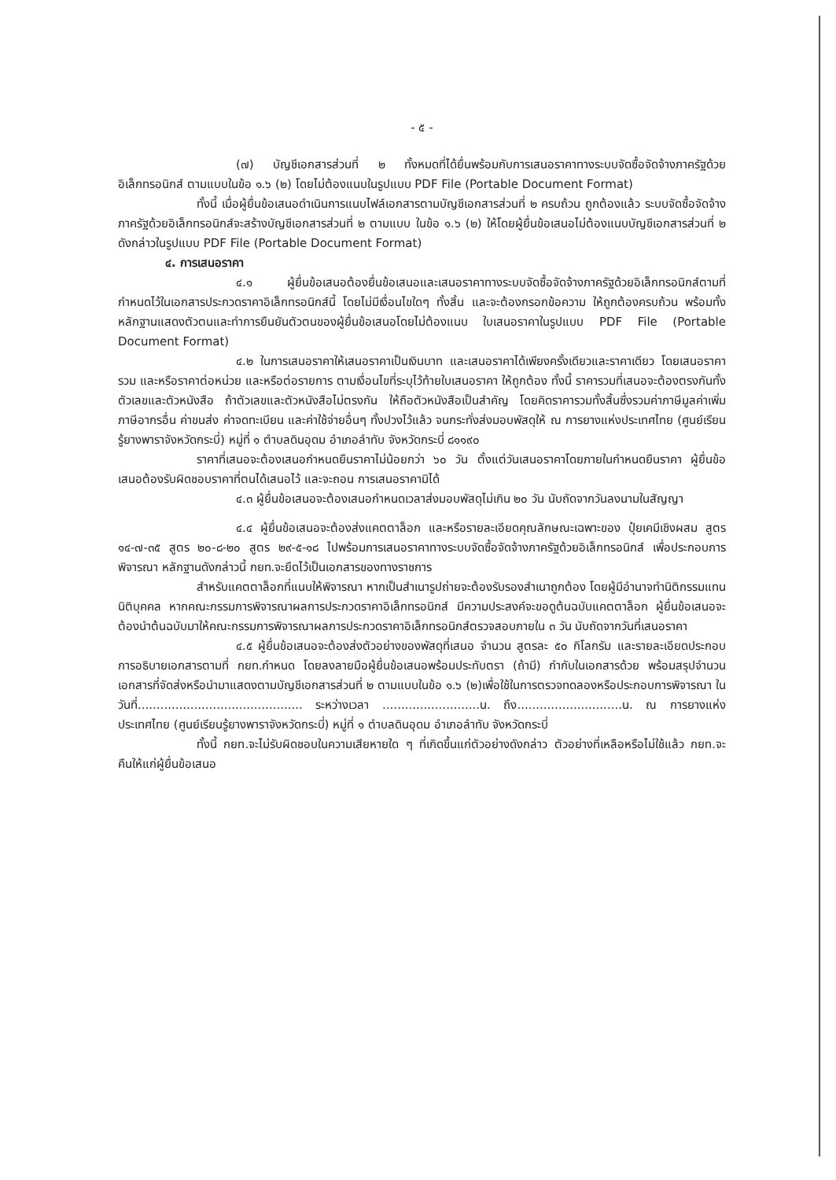- ๕ -
(๗) บัญชีเอกสารส่วนที่ ๒ ทั้งหมดที่ได้ยื่นพร้อมกับการเสนอราคาทางระบบจัดซื้อจัดจ้างภาครัฐด้วยอิเล็กทรอนิกส์ ตามแบบในข้อ ๑.๖ (๒) โดยไม่ต้องแนบในรูปแบบ PDF File (Portable Document Format)
ทั้งนี้ เมื่อผู้ยื่นข้อเสนอดำเนินการแนบไฟล์เอกสารตามบัญชีเอกสารส่วนที่ ๒ ครบถ้วน ถูกต้องแล้ว ระบบจัดซื้อจัดจ้างภาครัฐด้วยอิเล็กทรอนิกส์จะสร้างบัญชีเอกสารส่วนที่ ๒ ตามแบบ ในข้อ ๑.๖ (๒) ให้โดยผู้ยื่นข้อเสนอไม่ต้องแนบบัญชีเอกสารส่วนที่ ๒ ดังกล่าวในรูปแบบ PDF File (Portable Document Format)
๔. การเสนอราคา
๔.๑ ผู้ยื่นข้อเสนอต้องยื่นข้อเสนอและเสนอราคาทางระบบจัดซื้อจัดจ้างภาครัฐด้วยอิเล็กทรอนิกส์ตามที่กำหนดไว้ในเอกสารประกวดราคาอิเล็กทรอนิกส์นี้ โดยไม่มีเงื่อนไขใดๆ ทั้งสิ้น และจะต้องกรอกข้อความ ให้ถูกต้องครบถ้วน พร้อมทั้งหลักฐานแสดงตัวตนและทำการยืนยันตัวตนของผู้ยื่นข้อเสนอโดยไม่ต้องแนบ ใบเสนอราคาในรูปแบบ PDF File (Portable Document Format)
๔.๒ ในการเสนอราคาให้เสนอราคาเป็นเงินบาท และเสนอราคาได้เพียงครั้งเดียวและราคาเดียว โดยเสนอราคารวม และหรือราคาต่อหน่วย และหรือต่อรายการ ตามเงื่อนไขที่ระบุไว้ท้ายใบเสนอราคา ให้ถูกต้อง ทั้งนี้ ราคารวมที่เสนอจะต้องตรงกันทั้งตัวเลขและตัวหนังสือ ถ้าตัวเลขและตัวหนังสือไม่ตรงกัน ให้ถือตัวหนังสือเป็นสำคัญ โดยคิดราคารวมทั้งสิ้นซึ่งรวมค่าภาษีมูลค่าเพิ่ม ภาษีอากรอื่น ค่าขนส่ง ค่าจดทะเบียน และค่าใช้จ่ายอื่นๆ ทั้งปวงไว้แล้ว จนกระทั่งส่งมอบพัสดุให้ ณ การยางแห่งประเทศไทย (ศูนย์เรียนรู้ยางพาราจังหวัดกระบี่) หมู่ที่ ๑ ตำบลดินอุดม อำเภอลำทับ จังหวัดกระบี่ ๘๑๑๙๐
ราคาที่เสนอจะต้องเสนอกำหนดยืนราคาไม่น้อยกว่า ๖๐ วัน ตั้งแต่วันเสนอราคาโดยภายในกำหนดยืนราคา ผู้ยื่นข้อเสนอต้องรับผิดชอบราคาที่ตนได้เสนอไว้ และจะถอน การเสนอราคามิได้
๔.๓ ผู้ยื่นข้อเสนอจะต้องเสนอกำหนดเวลาส่งมอบพัสดุไม่เกิน ๒๐ วัน นับถัดจากวันลงนามในสัญญา
๔.๔ ผู้ยื่นข้อเสนอจะต้องส่งแคตตาล็อก และหรือรายละเอียดคุณลักษณะเฉพาะของ ปุ๋ยเคมีเชิงผสม สูตร ๑๔-๗-๓๕ สูตร ๒๐-๘-๒๐ สูตร ๒๙-๕-๑๘ ไปพร้อมการเสนอราคาทางระบบจัดซื้อจัดจ้างภาครัฐด้วยอิเล็กทรอนิกส์ เพื่อประกอบการพิจารณา หลักฐานดังกล่าวนี้ กยท.จะยึดไว้เป็นเอกสารของทางราชการ
สำหรับแคตตาล็อกที่แนบให้พิจารณา หากเป็นสำเนารูปถ่ายจะต้องรับรองสำเนาถูกต้อง โดยผู้มีอำนาจทำนิติกรรมแทนนิติบุคคล หากคณะกรรมการพิจารณาผลการประกวดราคาอิเล็กทรอนิกส์ มีความประสงค์จะขอดูต้นฉบับแคตตาล็อก ผู้ยื่นข้อเสนอจะต้องนำต้นฉบับมาให้คณะกรรมการพิจารณาผลการประกวดราคาอิเล็กทรอนิกส์ตรวจสอบภายใน ๓ วัน นับถัดจากวันที่เสนอราคา
๔.๕ ผู้ยื่นข้อเสนอจะต้องส่งตัวอย่างของพัสดุที่เสนอ จำนวน สูตรละ ๕๐ กิโลกรัม และรายละเอียดประกอบการอธิบายเอกสารตามที่ กยท.กำหนด โดยลงลายมือผู้ยื่นข้อเสนอพร้อมประทับตรา (ถ้ามี) กำกับในเอกสารด้วย พร้อมสรุปจำนวนเอกสารที่จัดส่งหรือนำมาแสดงตามบัญชีเอกสารส่วนที่ ๒ ตามแบบในข้อ ๑.๖ (๒)เพื่อใช้ในการตรวจทดลองหรือประกอบการพิจารณา ในวันที่............................................ ระหว่างเวลา ..........................น. ถึง............................น. ณ การยางแห่งประเทศไทย (ศูนย์เรียนรู้ยางพาราจังหวัดกระบี่) หมู่ที่ ๑ ตำบลดินอุดม อำเภอลำทับ จังหวัดกระบี่
ทั้งนี้ กยท.จะไม่รับผิดชอบในความเสียหายใด ๆ ที่เกิดขึ้นแก่ตัวอย่างดังกล่าว ตัวอย่างที่เหลือหรือไม่ใช้แล้ว กยท.จะคืนให้แก่ผู้ยื่นข้อเสนอ